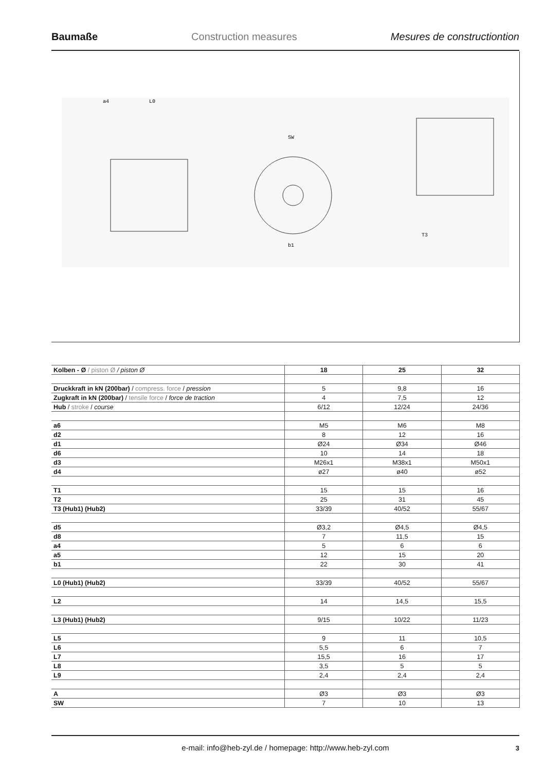Baumaße Construction measures Mesures de constructiontion
a4
L0
SW
b1
T3
| Kolben - Ø / piston Ø / piston Ø | 18 | 25 | 32 |
| --- | --- | --- | --- |
| Druckkraft in kN (200bar) / compress. force / pression | 5 | 9,8 | 16 |
| Zugkraft in kN (200bar) / tensile force / force de traction | 4 | 7,5 | 12 |
| Hub / stroke / course | 6/12 | 12/24 | 24/36 |
| a6 | M5 | M6 | M8 |
| d2 | 8 | 12 | 16 |
| d1 | Ø24 | Ø34 | Ø46 |
| d6 | 10 | 14 | 18 |
| d3 | M26x1 | M38x1 | M50x1 |
| d4 | ø27 | ø40 | ø52 |
| T1 | 15 | 15 | 16 |
| T2 | 25 | 31 | 45 |
| T3 (Hub1) (Hub2) | 33/39 | 40/52 | 55/67 |
| d5 | Ø3,2 | Ø4,5 | Ø4,5 |
| d8 | 7 | 11,5 | 15 |
| a4 | 5 | 6 | 6 |
| a5 | 12 | 15 | 20 |
| b1 | 22 | 30 | 41 |
| L0 (Hub1) (Hub2) | 33/39 | 40/52 | 55/67 |
| L2 | 14 | 14,5 | 15,5 |
| L3 (Hub1) (Hub2) | 9/15 | 10/22 | 11/23 |
| L5 | 9 | 11 | 10,5 |
| L6 | 5,5 | 6 | 7 |
| L7 | 15,5 | 16 | 17 |
| L8 | 3,5 | 5 | 5 |
| L9 | 2,4 | 2,4 | 2,4 |
| A | Ø3 | Ø3 | Ø3 |
| SW | 7 | 10 | 13 |
e-mail: info@heb-zyl.de / homepage: http://www.heb-zyl.com 3